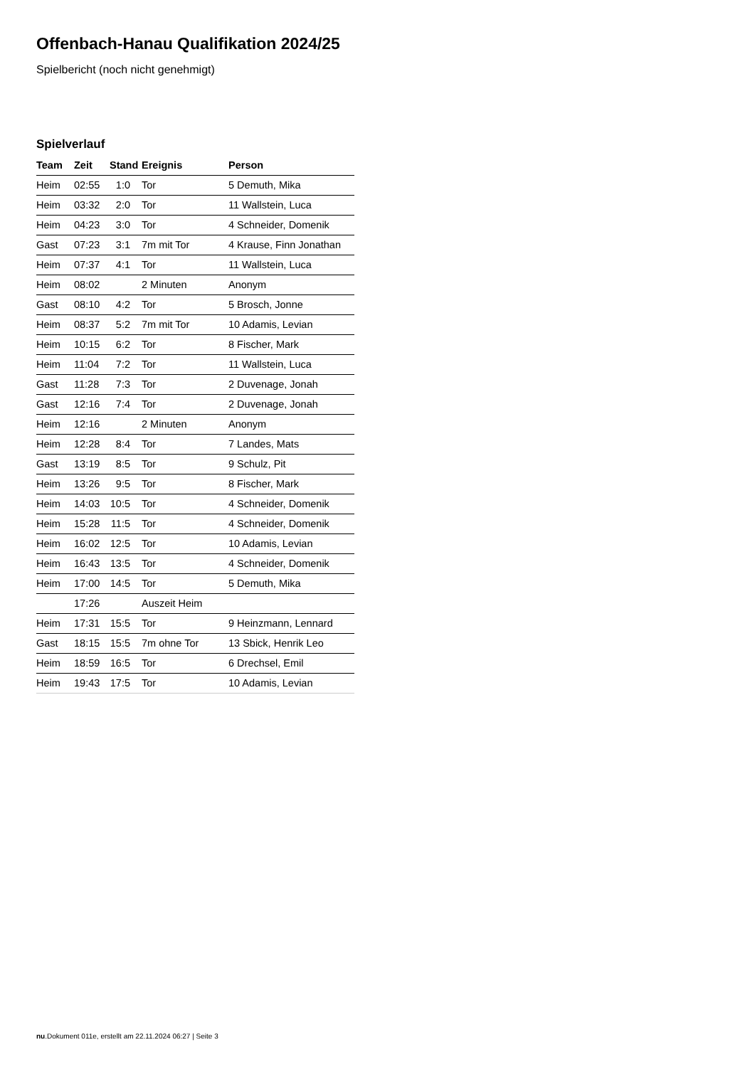Offenbach-Hanau Qualifikation 2024/25
Spielbericht (noch nicht genehmigt)
Spielverlauf
| Team | Zeit | Stand | Ereignis | Person |
| --- | --- | --- | --- | --- |
| Heim | 02:55 | 1:0 | Tor | 5 Demuth, Mika |
| Heim | 03:32 | 2:0 | Tor | 11 Wallstein, Luca |
| Heim | 04:23 | 3:0 | Tor | 4 Schneider, Domenik |
| Gast | 07:23 | 3:1 | 7m mit Tor | 4 Krause, Finn Jonathan |
| Heim | 07:37 | 4:1 | Tor | 11 Wallstein, Luca |
| Heim | 08:02 | | 2 Minuten | Anonym |
| Gast | 08:10 | 4:2 | Tor | 5 Brosch, Jonne |
| Heim | 08:37 | 5:2 | 7m mit Tor | 10 Adamis, Levian |
| Heim | 10:15 | 6:2 | Tor | 8 Fischer, Mark |
| Heim | 11:04 | 7:2 | Tor | 11 Wallstein, Luca |
| Gast | 11:28 | 7:3 | Tor | 2 Duvenage, Jonah |
| Gast | 12:16 | 7:4 | Tor | 2 Duvenage, Jonah |
| Heim | 12:16 | | 2 Minuten | Anonym |
| Heim | 12:28 | 8:4 | Tor | 7 Landes, Mats |
| Gast | 13:19 | 8:5 | Tor | 9 Schulz, Pit |
| Heim | 13:26 | 9:5 | Tor | 8 Fischer, Mark |
| Heim | 14:03 | 10:5 | Tor | 4 Schneider, Domenik |
| Heim | 15:28 | 11:5 | Tor | 4 Schneider, Domenik |
| Heim | 16:02 | 12:5 | Tor | 10 Adamis, Levian |
| Heim | 16:43 | 13:5 | Tor | 4 Schneider, Domenik |
| Heim | 17:00 | 14:5 | Tor | 5 Demuth, Mika |
| | 17:26 | | Auszeit Heim | |
| Heim | 17:31 | 15:5 | Tor | 9 Heinzmann, Lennard |
| Gast | 18:15 | 15:5 | 7m ohne Tor | 13 Sbick, Henrik Leo |
| Heim | 18:59 | 16:5 | Tor | 6 Drechsel, Emil |
| Heim | 19:43 | 17:5 | Tor | 10 Adamis, Levian |
nu.Dokument 011e, erstellt am 22.11.2024 06:27 | Seite 3